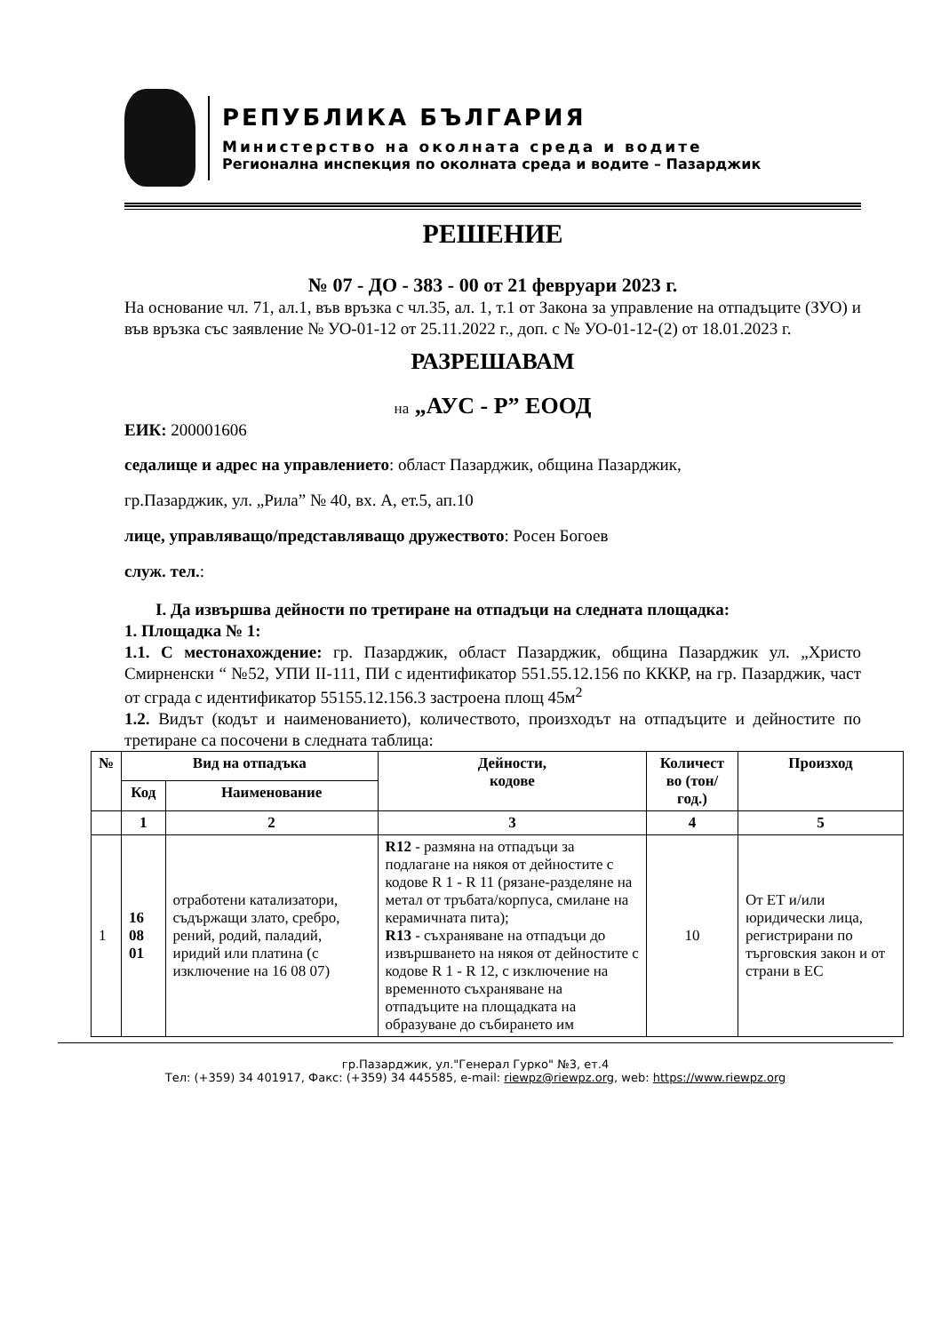РЕПУБЛИКА БЪЛГАРИЯ
Министерство на околната среда и водите
Регионална инспекция по околната среда и водите – Пазарджик
РЕШЕНИЕ
№ 07 - ДО - 383 - 00 от 21 февруари 2023 г.
На основание чл. 71, ал.1, във връзка с чл.35, ал. 1, т.1 от Закона за управление на отпадъците (ЗУО) и във връзка със заявление № УО-01-12 от 25.11.2022 г., доп. с № УО-01-12-(2) от 18.01.2023 г.
РАЗРЕШАВАМ
на „АУС - Р” ЕООД
ЕИК: 200001606
седалище и адрес на управлението: област Пазарджик, община Пазарджик,
гр.Пазарджик, ул. „Рила” № 40, вх. А, ет.5, ап.10
лице, управляващо/представляващо дружеството: Росен Богоев
служ. тел.:
I. Да извършва дейности по третиране на отпадъци на следната площадка:
1. Площадка № 1:
1.1. С местонахождение: гр. Пазарджик, област Пазарджик, община Пазарджик ул. „Христо Смирненски “ №52, УПИ II-111, ПИ с идентификатор 551.55.12.156 по КККР, на гр. Пазарджик, част от сграда с идентификатор 55155.12.156.3 застроена площ 45м<sup>2</sup>
1.2. Видът (кодът и наименованието), количеството, произходът на отпадъците и дейностите по третиране са посочени в следната таблица:
| № | Вид на отпадъка | | Дейности, кодове | Количест во (тон/год.) | Произход |
| --- | --- | --- | --- | --- | --- |
| | Код | Наименование | | | |
| | 1 | 2 | 3 | 4 | 5 |
| 1 | 16 08 01 | отработени катализатори, съдържащи злато, сребро, рений, родий, паладий, иридий или платина (с изключение на 16 08 07) | R12 - размяна на отпадъци за подлагане на някоя от дейностите с кодове R 1 - R 11 (рязане-разделяне на метал от тръбата/корпуса, смилане на керамичната пита); R13 - съхраняване на отпадъци до извършването на някоя от дейностите с кодове R 1 - R 12, с изключение на временното съхраняване на отпадъците на площадката на образуване до събирането им | 10 | От ЕТ и/или юридически лица, регистрирани по търговския закон и от страни в ЕС |
гр.Пазарджик, ул."Генерал Гурко" №3, ет.4
Тел: (+359) 34 401917, Факс: (+359) 34 445585, e-mail: riewpz@riewpz.org, web: https://www.riewpz.org